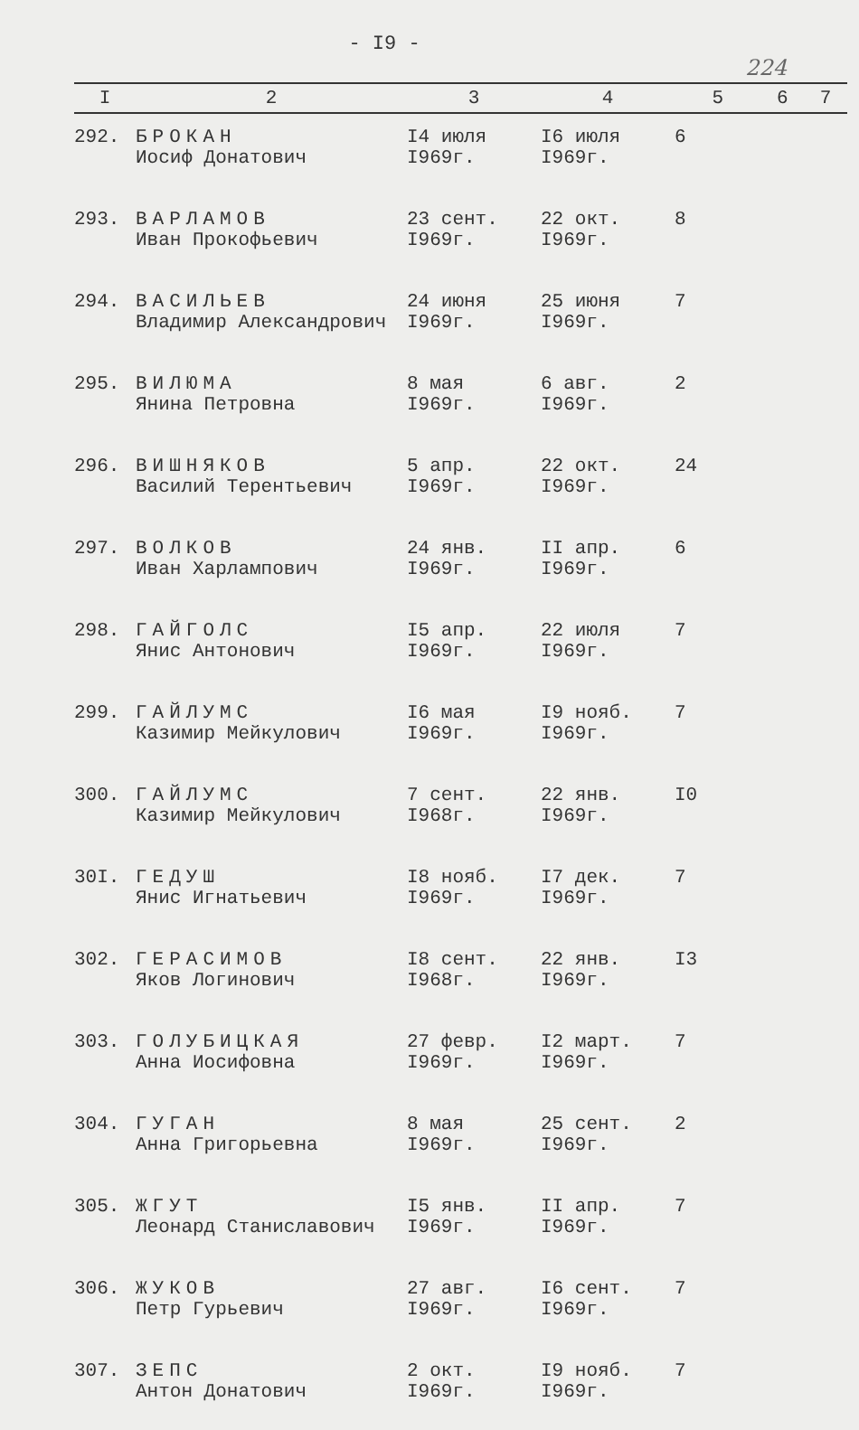- I9 -
224
| I | 2 | 3 | 4 | 5 | 6 | 7 |
| --- | --- | --- | --- | --- | --- | --- |
| 292. | БРОКАН Иосиф Донатович | I4 июля I969г. | I6 июля I969г. | 6 | | |
| 293. | ВАРЛАМОВ Иван Прокофьевич | 23 сент. I969г. | 22 окт. I969г. | 8 | | |
| 294. | ВАСИЛЬЕВ Владимир Александрович | 24 июня I969г. | 25 июня I969г. | 7 | | |
| 295. | ВИЛЮМА Янина Петровна | 8 мая I969г. | 6 авг. I969г. | 2 | | |
| 296. | ВИШНЯКОВ Василий Терентьевич | 5 апр. I969г. | 22 окт. I969г. | 24 | | |
| 297. | ВОЛКОВ Иван Харлампович | 24 янв. I969г. | II апр. I969г. | 6 | | |
| 298. | ГАЙГОЛС Янис Антонович | I5 апр. I969г. | 22 июля I969г. | 7 | | |
| 299. | ГАЙЛУМС Казимир Мейкулович | I6 мая I969г. | I9 нояб. I969г. | 7 | | |
| 300. | ГАЙЛУМС Казимир Мейкулович | 7 сент. I968г. | 22 янв. I969г. | I0 | | |
| 30I. | ГЕДУШ Янис Игнатьевич | I8 нояб. I969г. | I7 дек. I969г. | 7 | | |
| 302. | ГЕРАСИМОВ Яков Логинович | I8 сент. I968г. | 22 янв. I969г. | I3 | | |
| 303. | ГОЛУБИЦКАЯ Анна Иосифовна | 27 февр. I969г. | I2 март. I969г. | 7 | | |
| 304. | ГУГАН Анна Григорьевна | 8 мая I969г. | 25 сент. I969г. | 2 | | |
| 305. | ЖГУТ Леонард Станиславович | I5 янв. I969г. | II апр. I969г. | 7 | | |
| 306. | ЖУКОВ Петр Гурьевич | 27 авг. I969г. | I6 сент. I969г. | 7 | | |
| 307. | ЗЕПС Антон Донатович | 2 окт. I969г. | I9 нояб. I969г. | 7 | | |